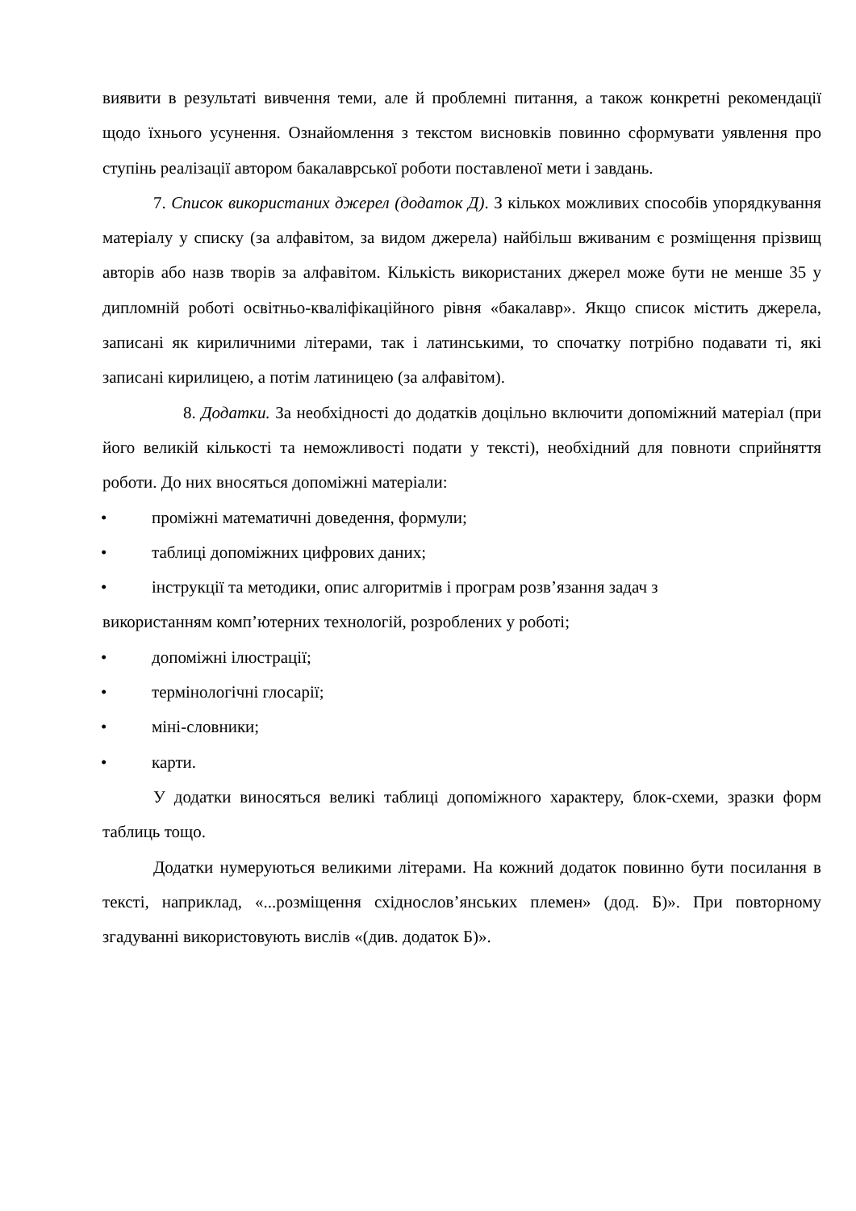виявити в результаті вивчення теми, але й проблемні питання, а також конкретні рекомендації щодо їхнього усунення. Ознайомлення з текстом висновків повинно сформувати уявлення про ступінь реалізації автором бакалаврської роботи поставленої мети і завдань.
7. Список використаних джерел (додаток Д). З кількох можливих способів упорядкування матеріалу у списку (за алфавітом, за видом джерела) найбільш вживаним є розміщення прізвищ авторів або назв творів за алфавітом. Кількість використаних джерел може бути не менше 35 у дипломній роботі освітньо-кваліфікаційного рівня «бакалавр». Якщо список містить джерела, записані як кириличними літерами, так і латинськими, то спочатку потрібно подавати ті, які записані кирилицею, а потім латиницею (за алфавітом).
8. Додатки. За необхідності до додатків доцільно включити допоміжний матеріал (при його великій кількості та неможливості подати у тексті), необхідний для повноти сприйняття роботи. До них вносяться допоміжні матеріали:
• проміжні математичні доведення, формули;
• таблиці допоміжних цифрових даних;
• інструкції та методики, опис алгоритмів і програм розв’язання задач з
використанням комп’ютерних технологій, розроблених у роботі;
• допоміжні ілюстрації;
• термінологічні глосарії;
• міні-словники;
• карти.
У додатки виносяться великі таблиці допоміжного характеру, блок-схеми, зразки форм таблиць тощо.
Додатки нумеруються великими літерами. На кожний додаток повинно бути посилання в тексті, наприклад, «...розміщення східнослов’янських племен» (дод. Б)». При повторному згадуванні використовують вислів «(див. додаток Б)».